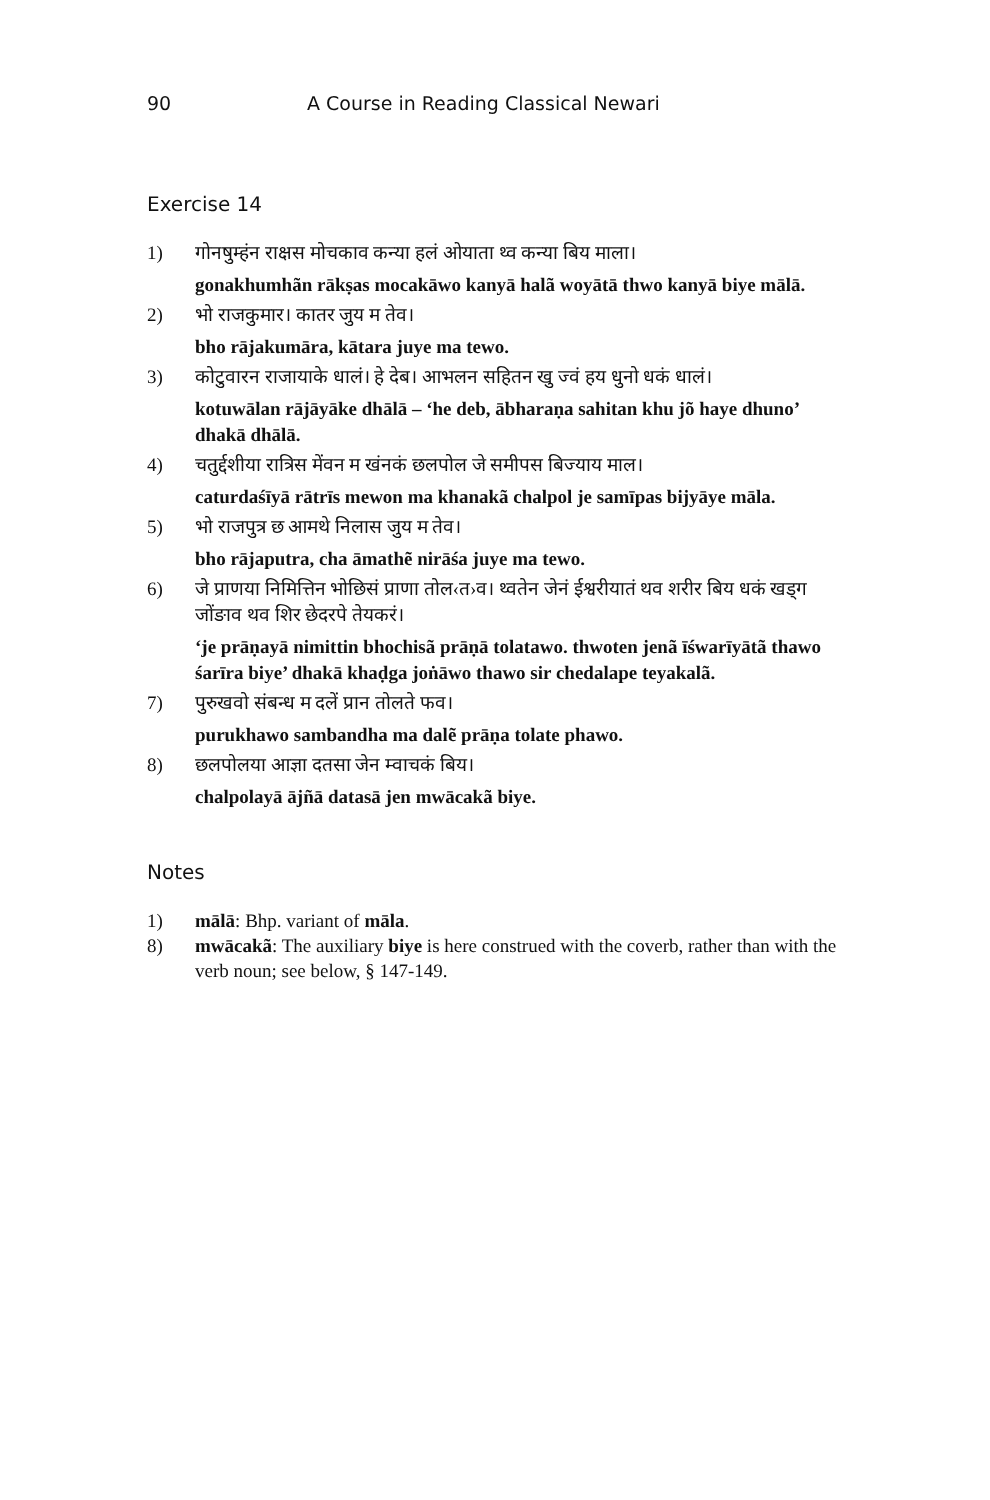90 A Course in Reading Classical Newari
Exercise 14
1) गोनषुम्हंन राक्षस मोचकाव कन्या हलं ओयाता थ्व कन्या बिय माला।
gonakhumhãn rākṣas mocakāwo kanyā halã woyātā thwo kanyā biye mālā.
2) भो राजकुमार। कातर जुय म तेव।
bho rājakumāra, kātara juye ma tewo.
3) कोटुवारन राजायाके धालं। हे देब। आभलन सहितन खु ज्वं हय धुनो धकं धालं।
kotuwālan rājāyāke dhālā – ‘he deb, ābharaṇa sahitan khu jõ haye dhuno’ dhakā dhālā.
4) चतुर्द्दशीया रात्रिस मेंवन म खंनकं छलपोल जे समीपस बिज्याय माल।
caturdaśīyā rātrīs mewon ma khanakã chalpol je samīpas bijyāye māla.
5) भो राजपुत्र छ आमथे निलास जुय म तेव।
bho rājaputra, cha āmathẽ nirāśa juye ma tewo.
6) जे प्राणया निमित्तिन भोछिसं प्राणा तोल‹त›व। थ्वतेन जेनं ईश्वरीयातं थव शरीर बिय धकं खड्ग जोंङाव थव शिर छेदरपे तेयकरं।
‘je prāṇayā nimittin bhochisã prāṇā tolatawo. thwoten jenã īśwarīyātã thawo śarīra biye’ dhakā khaḍga joṅāwo thawo sir chedalape teyakalã.
7) पुरुखवो संबन्ध म दलें प्रान तोलते फव।
purukhawo sambandha ma dalẽ prāṇa tolate phawo.
8) छलपोलया आज्ञा दतसा जेन म्वाचकं बिय।
chalpolayā ājñā datasā jen mwācakã biye.
Notes
1) mālā: Bhp. variant of māla.
8) mwācakã: The auxiliary biye is here construed with the coverb, rather than with the verb noun; see below, § 147-149.